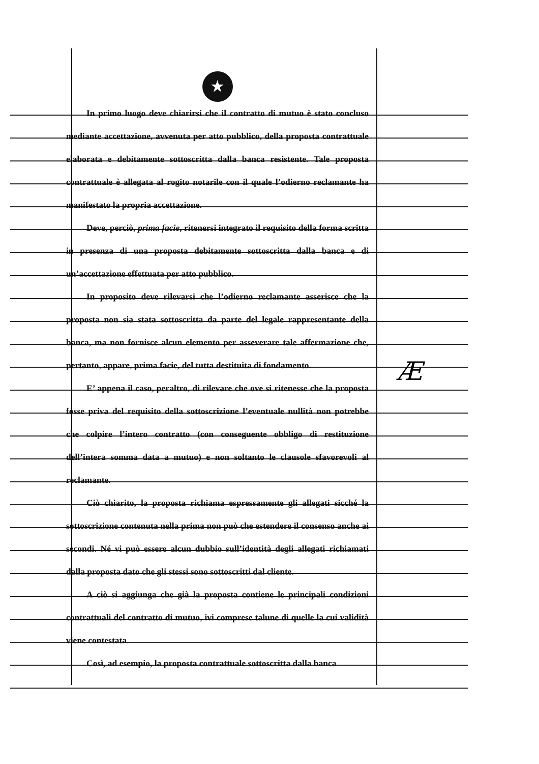★
In primo luogo deve chiarirsi che il contratto di mutuo è stato concluso mediante accettazione, avvenuta per atto pubblico, della proposta contrattuale elaborata e debitamente sottoscritta dalla banca resistente. Tale proposta contrattuale è allegata al rogito notarile con il quale l’odierno reclamante ha manifestato la propria accettazione.
Deve, perciò, prima facie, ritenersi integrato il requisito della forma scritta in presenza di una proposta debitamente sottoscritta dalla banca e di un’accettazione effettuata per atto pubblico.
In proposito deve rilevarsi che l’odierno reclamante asserisce che la proposta non sia stata sottoscritta da parte del legale rappresentante della banca, ma non fornisce alcun elemento per asseverare tale affermazione che, pertanto, appare, prima facie, del tutta destituita di fondamento.
E’ appena il caso, peraltro, di rilevare che ove si ritenesse che la proposta fosse priva del requisito della sottoscrizione l’eventuale nullità non potrebbe che colpire l’intero contratto (con conseguente obbligo di restituzione dell’intera somma data a mutuo) e non soltanto le clausole sfavorevoli al reclamante.
Ciò chiarito, la proposta richiama espressamente gli allegati sicché la sottoscrizione contenuta nella prima non può che estendere il consenso anche ai secondi. Né vi può essere alcun dubbio sull’identità degli allegati richiamati dalla proposta dato che gli stessi sono sottoscritti dal cliente.
A ciò si aggiunga che già la proposta contiene le principali condizioni contrattuali del contratto di mutuo, ivi comprese talune di quelle la cui validità viene contestata.
Così, ad esempio, la proposta contrattuale sottoscritta dalla banca
Æ